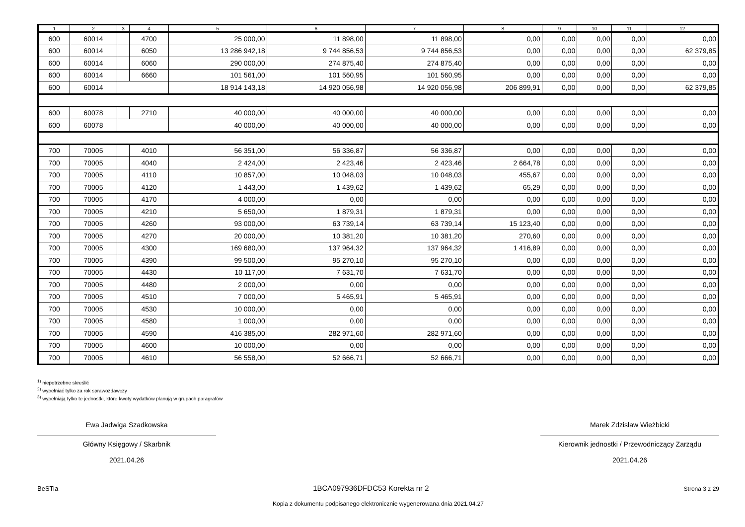| 1 | 2 | 3 | 4 | 5 | 6 | 7 | 8 | 9 | 10 | 11 | 12 |
| --- | --- | --- | --- | --- | --- | --- | --- | --- | --- | --- | --- |
| 600 | 60014 | | 4700 | 25 000,00 | 11 898,00 | 11 898,00 | 0,00 | 0,00 | 0,00 | 0,00 | 0,00 |
| 600 | 60014 | | 6050 | 13 286 942,18 | 9 744 856,53 | 9 744 856,53 | 0,00 | 0,00 | 0,00 | 0,00 | 62 379,85 |
| 600 | 60014 | | 6060 | 290 000,00 | 274 875,40 | 274 875,40 | 0,00 | 0,00 | 0,00 | 0,00 | 0,00 |
| 600 | 60014 | | 6660 | 101 561,00 | 101 560,95 | 101 560,95 | 0,00 | 0,00 | 0,00 | 0,00 | 0,00 |
| 600 | 60014 | | | 18 914 143,18 | 14 920 056,98 | 14 920 056,98 | 206 899,91 | 0,00 | 0,00 | 0,00 | 62 379,85 |
| 600 | 60078 | | 2710 | 40 000,00 | 40 000,00 | 40 000,00 | 0,00 | 0,00 | 0,00 | 0,00 | 0,00 |
| 600 | 60078 | | | 40 000,00 | 40 000,00 | 40 000,00 | 0,00 | 0,00 | 0,00 | 0,00 | 0,00 |
| 700 | 70005 | | 4010 | 56 351,00 | 56 336,87 | 56 336,87 | 0,00 | 0,00 | 0,00 | 0,00 | 0,00 |
| 700 | 70005 | | 4040 | 2 424,00 | 2 423,46 | 2 423,46 | 2 664,78 | 0,00 | 0,00 | 0,00 | 0,00 |
| 700 | 70005 | | 4110 | 10 857,00 | 10 048,03 | 10 048,03 | 455,67 | 0,00 | 0,00 | 0,00 | 0,00 |
| 700 | 70005 | | 4120 | 1 443,00 | 1 439,62 | 1 439,62 | 65,29 | 0,00 | 0,00 | 0,00 | 0,00 |
| 700 | 70005 | | 4170 | 4 000,00 | 0,00 | 0,00 | 0,00 | 0,00 | 0,00 | 0,00 | 0,00 |
| 700 | 70005 | | 4210 | 5 650,00 | 1 879,31 | 1 879,31 | 0,00 | 0,00 | 0,00 | 0,00 | 0,00 |
| 700 | 70005 | | 4260 | 93 000,00 | 63 739,14 | 63 739,14 | 15 123,40 | 0,00 | 0,00 | 0,00 | 0,00 |
| 700 | 70005 | | 4270 | 20 000,00 | 10 381,20 | 10 381,20 | 270,60 | 0,00 | 0,00 | 0,00 | 0,00 |
| 700 | 70005 | | 4300 | 169 680,00 | 137 964,32 | 137 964,32 | 1 416,89 | 0,00 | 0,00 | 0,00 | 0,00 |
| 700 | 70005 | | 4390 | 99 500,00 | 95 270,10 | 95 270,10 | 0,00 | 0,00 | 0,00 | 0,00 | 0,00 |
| 700 | 70005 | | 4430 | 10 117,00 | 7 631,70 | 7 631,70 | 0,00 | 0,00 | 0,00 | 0,00 | 0,00 |
| 700 | 70005 | | 4480 | 2 000,00 | 0,00 | 0,00 | 0,00 | 0,00 | 0,00 | 0,00 | 0,00 |
| 700 | 70005 | | 4510 | 7 000,00 | 5 465,91 | 5 465,91 | 0,00 | 0,00 | 0,00 | 0,00 | 0,00 |
| 700 | 70005 | | 4530 | 10 000,00 | 0,00 | 0,00 | 0,00 | 0,00 | 0,00 | 0,00 | 0,00 |
| 700 | 70005 | | 4580 | 1 000,00 | 0,00 | 0,00 | 0,00 | 0,00 | 0,00 | 0,00 | 0,00 |
| 700 | 70005 | | 4590 | 416 385,00 | 282 971,60 | 282 971,60 | 0,00 | 0,00 | 0,00 | 0,00 | 0,00 |
| 700 | 70005 | | 4600 | 10 000,00 | 0,00 | 0,00 | 0,00 | 0,00 | 0,00 | 0,00 | 0,00 |
| 700 | 70005 | | 4610 | 56 558,00 | 52 666,71 | 52 666,71 | 0,00 | 0,00 | 0,00 | 0,00 | 0,00 |
<sup>1)</sup> niepotrzebne skreślić
<sup>2)</sup> wypełniać tylko za rok sprawozdawczy
<sup>3)</sup> wypełniają tylko te jednostki, które kwoty wydatków planują w grupach paragrafów
Ewa Jadwiga Szadkowska
Główny Księgowy / Skarbnik
2021.04.26
Marek Zdzisław Wieżbicki
Kierownik jednostki / Przewodniczący Zarządu
2021.04.26
BeSTia 1BCA097936DFDC53 Korekta nr 2 Strona 3 z 29
Kopia z dokumentu podpisanego elektronicznie wygenerowana dnia 2021.04.27